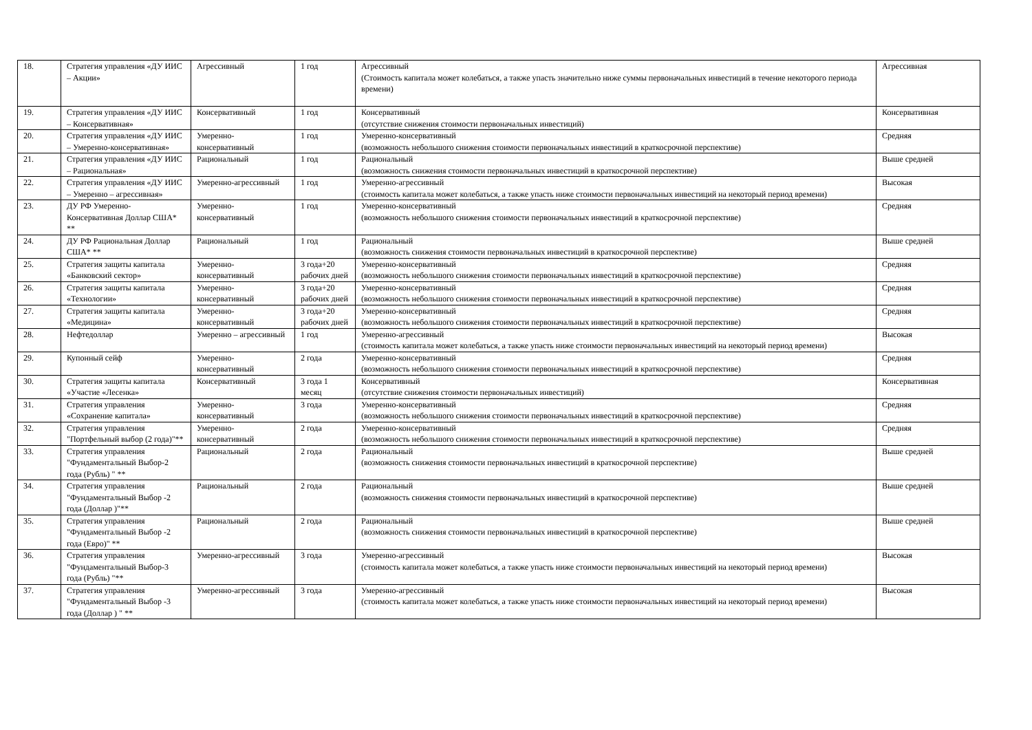| 18. | Стратегия управления «ДУ ИИС – Акции» | Агрессивный | 1 год | Агрессивный (Стоимость капитала может колебаться, а также упасть значительно ниже суммы первоначальных инвестиций в течение некоторого периода времени) | Агрессивная |
| 19. | Стратегия управления «ДУ ИИС – Консервативная» | Консервативный | 1 год | Консервативный (отсутствие снижения стоимости первоначальных инвестиций) | Консервативная |
| 20. | Стратегия управления «ДУ ИИС – Умеренно-консервативная» | Умеренно-консервативный | 1 год | Умеренно-консервативный (возможность небольшого снижения стоимости первоначальных инвестиций в краткосрочной перспективе) | Средняя |
| 21. | Стратегия управления «ДУ ИИС – Рациональная» | Рациональный | 1 год | Рациональный (возможность снижения стоимости первоначальных инвестиций в краткосрочной перспективе) | Выше средней |
| 22. | Стратегия управления «ДУ ИИС – Умеренно – агрессивная» | Умеренно-агрессивный | 1 год | Умеренно-агрессивный (стоимость капитала может колебаться, а также упасть ниже стоимости первоначальных инвестиций на некоторый период времени) | Высокая |
| 23. | ДУ РФ Умеренно-Консервативная Доллар США* ** | Умеренно-консервативный | 1 год | Умеренно-консервативный (возможность небольшого снижения стоимости первоначальных инвестиций в краткосрочной перспективе) | Средняя |
| 24. | ДУ РФ Рациональная Доллар США* ** | Рациональный | 1 год | Рациональный (возможность снижения стоимости первоначальных инвестиций в краткосрочной перспективе) | Выше средней |
| 25. | Стратегия защиты капитала «Банковский сектор» | Умеренно-консервативный | 3 года+20 рабочих дней | Умеренно-консервативный (возможность небольшого снижения стоимости первоначальных инвестиций в краткосрочной перспективе) | Средняя |
| 26. | Стратегия защиты капитала «Технологии» | Умеренно-консервативный | 3 года+20 рабочих дней | Умеренно-консервативный (возможность небольшого снижения стоимости первоначальных инвестиций в краткосрочной перспективе) | Средняя |
| 27. | Стратегия защиты капитала «Медицина» | Умеренно-консервативный | 3 года+20 рабочих дней | Умеренно-консервативный (возможность небольшого снижения стоимости первоначальных инвестиций в краткосрочной перспективе) | Средняя |
| 28. | Нефтедоллар | Умеренно – агрессивный | 1 год | Умеренно-агрессивный (стоимость капитала может колебаться, а также упасть ниже стоимости первоначальных инвестиций на некоторый период времени) | Высокая |
| 29. | Купонный сейф | Умеренно-консервативный | 2 года | Умеренно-консервативный (возможность небольшого снижения стоимости первоначальных инвестиций в краткосрочной перспективе) | Средняя |
| 30. | Стратегия защиты капитала «Участие «Лесенка» | Консервативный | 3 года 1 месяц | Консервативный (отсутствие снижения стоимости первоначальных инвестиций) | Консервативная |
| 31. | Стратегия управления «Сохранение капитала» | Умеренно-консервативный | 3 года | Умеренно-консервативный (возможность небольшого снижения стоимости первоначальных инвестиций в краткосрочной перспективе) | Средняя |
| 32. | Стратегия управления "Портфельный выбор (2 года)"** | Умеренно-консервативный | 2 года | Умеренно-консервативный (возможность небольшого снижения стоимости первоначальных инвестиций в краткосрочной перспективе) | Средняя |
| 33. | Стратегия управления "Фундаментальный Выбор-2 года (Рубль) " ** | Рациональный | 2 года | Рациональный (возможность снижения стоимости первоначальных инвестиций в краткосрочной перспективе) | Выше средней |
| 34. | Стратегия управления "Фундаментальный Выбор -2 года (Доллар )"** | Рациональный | 2 года | Рациональный (возможность снижения стоимости первоначальных инвестиций в краткосрочной перспективе) | Выше средней |
| 35. | Стратегия управления "Фундаментальный Выбор -2 года (Евро)" ** | Рациональный | 2 года | Рациональный (возможность снижения стоимости первоначальных инвестиций в краткосрочной перспективе) | Выше средней |
| 36. | Стратегия управления "Фундаментальный Выбор-3 года (Рубль) "** | Умеренно-агрессивный | 3 года | Умеренно-агрессивный (стоимость капитала может колебаться, а также упасть ниже стоимости первоначальных инвестиций на некоторый период времени) | Высокая |
| 37. | Стратегия управления "Фундаментальный Выбор -3 года (Доллар ) " ** | Умеренно-агрессивный | 3 года | Умеренно-агрессивный (стоимость капитала может колебаться, а также упасть ниже стоимости первоначальных инвестиций на некоторый период времени) | Высокая |